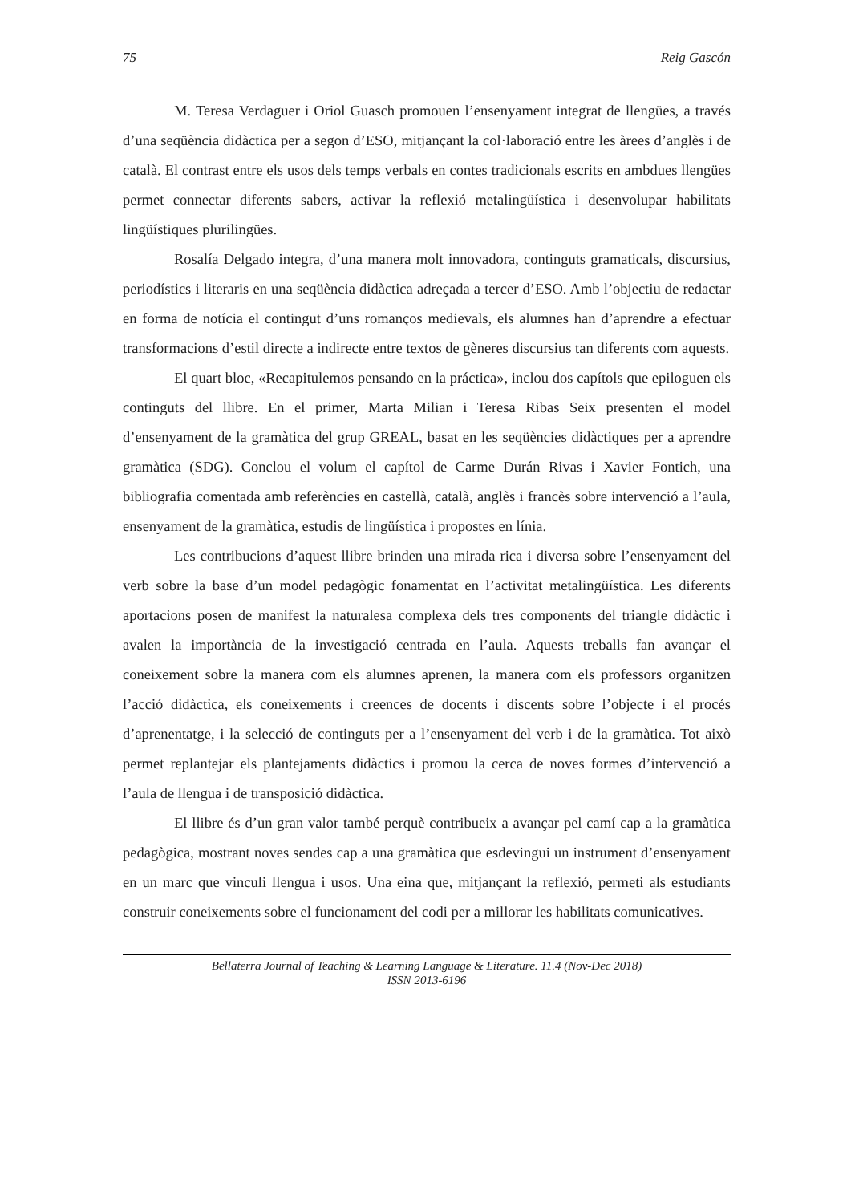75 Reig Gascón
M. Teresa Verdaguer i Oriol Guasch promouen l’ensenyament integrat de llengües, a través d’una seqüència didàctica per a segon d’ESO, mitjançant la col·laboració entre les àrees d’anglès i de català. El contrast entre els usos dels temps verbals en contes tradicionals escrits en ambdues llengües permet connectar diferents sabers, activar la reflexió metalingüística i desenvolupar habilitats lingüístiques plurilingües.
Rosalía Delgado integra, d’una manera molt innovadora, continguts gramaticals, discursius, periodístics i literaris en una seqüència didàctica adreçada a tercer d’ESO. Amb l’objectiu de redactar en forma de notícia el contingut d’uns romanços medievals, els alumnes han d’aprendre a efectuar transformacions d’estil directe a indirecte entre textos de gèneres discursius tan diferents com aquests.
El quart bloc, «Recapitulemos pensando en la práctica», inclou dos capítols que epiloguen els continguts del llibre. En el primer, Marta Milian i Teresa Ribas Seix presenten el model d’ensenyament de la gramàtica del grup GREAL, basat en les seqüències didàctiques per a aprendre gramàtica (SDG). Conclou el volum el capítol de Carme Durán Rivas i Xavier Fontich, una bibliografia comentada amb referències en castellà, català, anglès i francès sobre intervenció a l’aula, ensenyament de la gramàtica, estudis de lingüística i propostes en línia.
Les contribucions d’aquest llibre brinden una mirada rica i diversa sobre l’ensenyament del verb sobre la base d’un model pedagògic fonamentat en l’activitat metalingüística. Les diferents aportacions posen de manifest la naturalesa complexa dels tres components del triangle didàctic i avalen la importància de la investigació centrada en l’aula. Aquests treballs fan avançar el coneixement sobre la manera com els alumnes aprenen, la manera com els professors organitzen l’acció didàctica, els coneixements i creences de docents i discents sobre l’objecte i el procés d’aprenentatge, i la selecció de continguts per a l’ensenyament del verb i de la gramàtica. Tot això permet replantejar els plantejaments didàctics i promou la cerca de noves formes d’intervenció a l’aula de llengua i de transposició didàctica.
El llibre és d’un gran valor també perquè contribueix a avançar pel camí cap a la gramàtica pedagògica, mostrant noves sendes cap a una gramàtica que esdevingui un instrument d’ensenyament en un marc que vinculi llengua i usos. Una eina que, mitjançant la reflexió, permeti als estudiants construir coneixements sobre el funcionament del codi per a millorar les habilitats comunicatives.
Bellaterra Journal of Teaching & Learning Language & Literature. 11.4 (Nov-Dec 2018)
ISSN 2013-6196